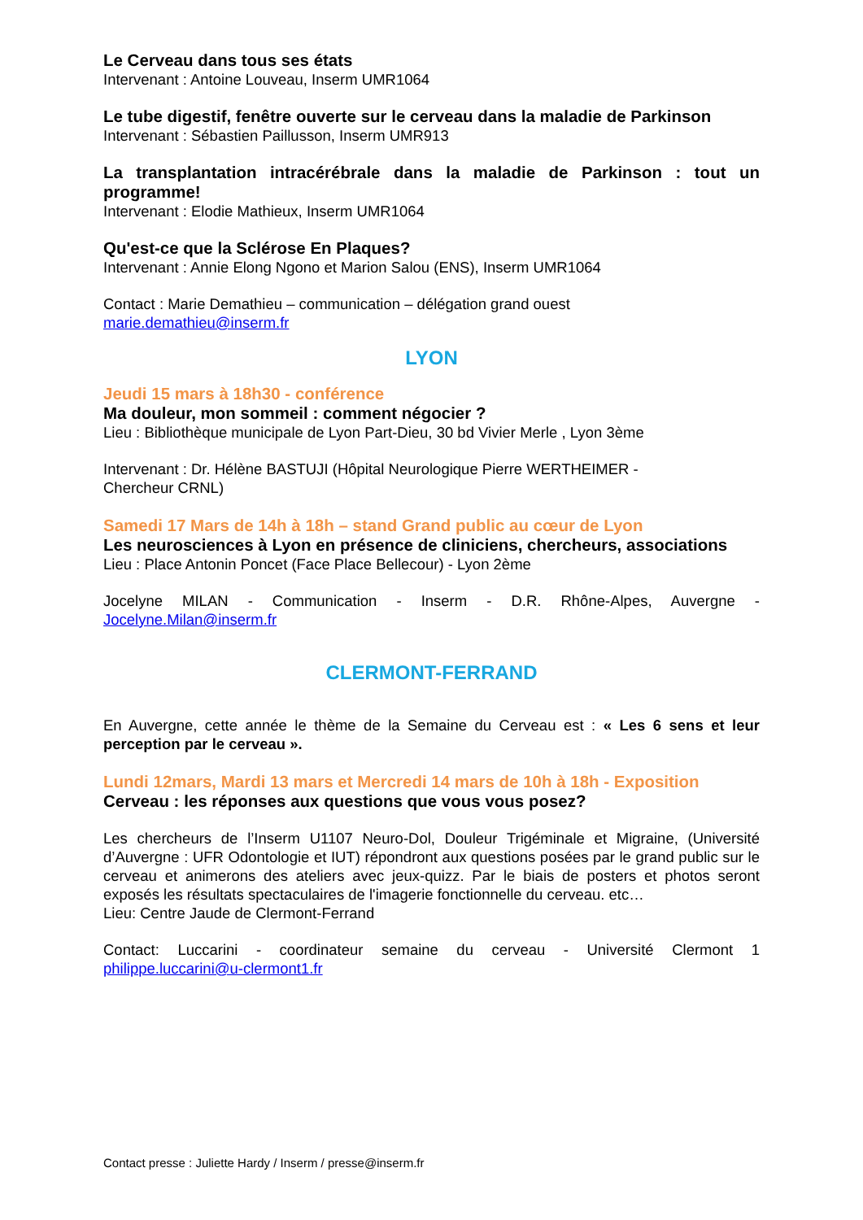Le Cerveau dans tous ses états
Intervenant : Antoine Louveau, Inserm UMR1064
Le tube digestif, fenêtre ouverte sur le cerveau dans la maladie de Parkinson
Intervenant : Sébastien Paillusson, Inserm UMR913
La transplantation intracérébrale dans la maladie de Parkinson : tout un programme!
Intervenant : Elodie Mathieux, Inserm UMR1064
Qu'est-ce que la Sclérose En Plaques?
Intervenant : Annie Elong Ngono et Marion Salou (ENS), Inserm UMR1064
Contact : Marie Demathieu – communication – délégation grand ouest
marie.demathieu@inserm.fr
LYON
Jeudi 15 mars à 18h30 - conférence
Ma douleur, mon sommeil : comment négocier ?
Lieu : Bibliothèque municipale de Lyon Part-Dieu, 30 bd Vivier Merle , Lyon 3ème
Intervenant : Dr. Hélène BASTUJI (Hôpital Neurologique Pierre WERTHEIMER -
Chercheur CRNL)
Samedi 17 Mars de 14h à 18h – stand Grand public au cœur de Lyon
Les neurosciences à Lyon en présence de cliniciens, chercheurs, associations
Lieu : Place Antonin Poncet (Face Place Bellecour) - Lyon 2ème
Jocelyne MILAN - Communication - Inserm - D.R. Rhône-Alpes, Auvergne - Jocelyne.Milan@inserm.fr
CLERMONT-FERRAND
En Auvergne, cette année le thème de la Semaine du Cerveau est : « Les 6 sens et leur perception par le cerveau ».
Lundi 12mars, Mardi 13 mars et Mercredi 14 mars de 10h à 18h - Exposition
Cerveau : les réponses aux questions que vous vous posez?
Les chercheurs de l’Inserm U1107 Neuro-Dol, Douleur Trigéminale et Migraine, (Université d’Auvergne : UFR Odontologie et IUT) répondront aux questions posées par le grand public sur le cerveau et animerons des ateliers avec jeux-quizz. Par le biais de posters et photos seront exposés les résultats spectaculaires de l'imagerie fonctionnelle du cerveau. etc…
Lieu: Centre Jaude de Clermont-Ferrand
Contact: Luccarini - coordinateur semaine du cerveau - Université Clermont 1 philippe.luccarini@u-clermont1.fr
Contact presse : Juliette Hardy / Inserm / presse@inserm.fr